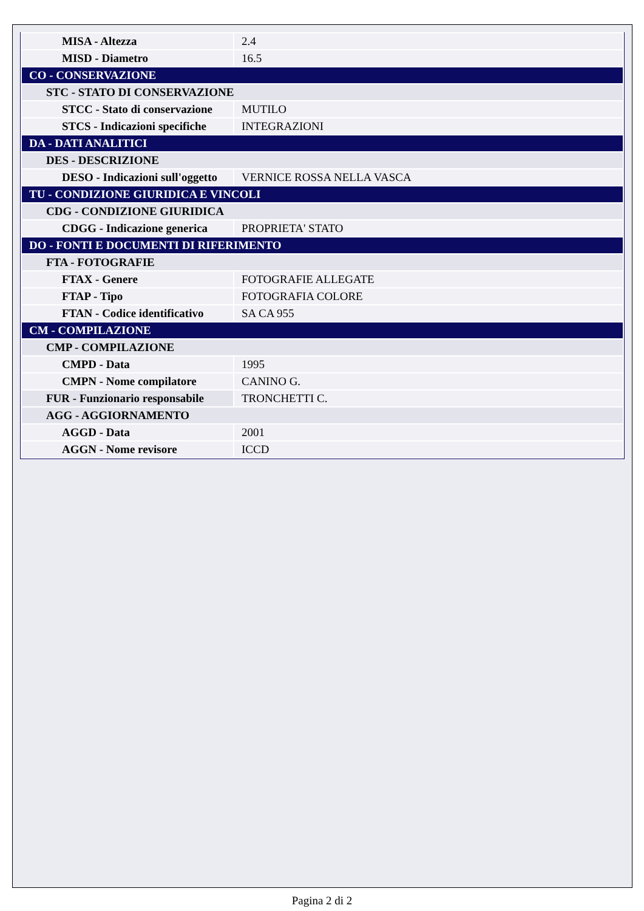| MISA - Altezza | 2.4 |
| MISD - Diametro | 16.5 |
| CO - CONSERVAZIONE | |
| STC - STATO DI CONSERVAZIONE | |
| STCC - Stato di conservazione | MUTILO |
| STCS - Indicazioni specifiche | INTEGRAZIONI |
| DA - DATI ANALITICI | |
| DES - DESCRIZIONE | |
| DESO - Indicazioni sull'oggetto | VERNICE ROSSA NELLA VASCA |
| TU - CONDIZIONE GIURIDICA E VINCOLI | |
| CDG - CONDIZIONE GIURIDICA | |
| CDGG - Indicazione generica | PROPRIETA' STATO |
| DO - FONTI E DOCUMENTI DI RIFERIMENTO | |
| FTA - FOTOGRAFIE | |
| FTAX - Genere | FOTOGRAFIE ALLEGATE |
| FTAP - Tipo | FOTOGRAFIA COLORE |
| FTAN - Codice identificativo | SA CA 955 |
| CM - COMPILAZIONE | |
| CMP - COMPILAZIONE | |
| CMPD - Data | 1995 |
| CMPN - Nome compilatore | CANINO G. |
| FUR - Funzionario responsabile | TRONCHETTI C. |
| AGG - AGGIORNAMENTO | |
| AGGD - Data | 2001 |
| AGGN - Nome revisore | ICCD |
Pagina 2 di 2